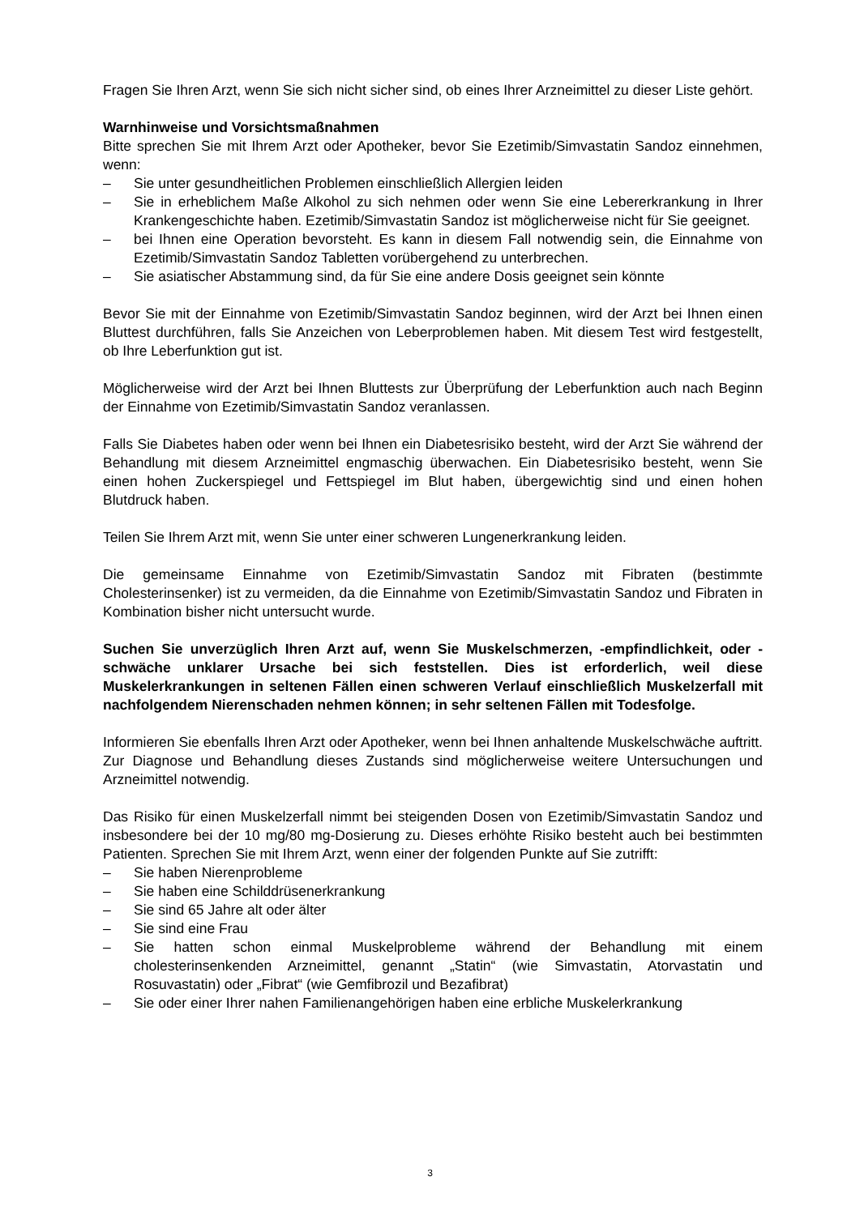Fragen Sie Ihren Arzt, wenn Sie sich nicht sicher sind, ob eines Ihrer Arzneimittel zu dieser Liste gehört.
Warnhinweise und Vorsichtsmaßnahmen
Bitte sprechen Sie mit Ihrem Arzt oder Apotheker, bevor Sie Ezetimib/Simvastatin Sandoz einnehmen, wenn:
– Sie unter gesundheitlichen Problemen einschließlich Allergien leiden
– Sie in erheblichem Maße Alkohol zu sich nehmen oder wenn Sie eine Lebererkrankung in Ihrer Krankengeschichte haben. Ezetimib/Simvastatin Sandoz ist möglicherweise nicht für Sie geeignet.
– bei Ihnen eine Operation bevorsteht. Es kann in diesem Fall notwendig sein, die Einnahme von Ezetimib/Simvastatin Sandoz Tabletten vorübergehend zu unterbrechen.
– Sie asiatischer Abstammung sind, da für Sie eine andere Dosis geeignet sein könnte
Bevor Sie mit der Einnahme von Ezetimib/Simvastatin Sandoz beginnen, wird der Arzt bei Ihnen einen Bluttest durchführen, falls Sie Anzeichen von Leberproblemen haben. Mit diesem Test wird festgestellt, ob Ihre Leberfunktion gut ist.
Möglicherweise wird der Arzt bei Ihnen Bluttests zur Überprüfung der Leberfunktion auch nach Beginn der Einnahme von Ezetimib/Simvastatin Sandoz veranlassen.
Falls Sie Diabetes haben oder wenn bei Ihnen ein Diabetesrisiko besteht, wird der Arzt Sie während der Behandlung mit diesem Arzneimittel engmaschig überwachen. Ein Diabetesrisiko besteht, wenn Sie einen hohen Zuckerspiegel und Fettspiegel im Blut haben, übergewichtig sind und einen hohen Blutdruck haben.
Teilen Sie Ihrem Arzt mit, wenn Sie unter einer schweren Lungenerkrankung leiden.
Die gemeinsame Einnahme von Ezetimib/Simvastatin Sandoz mit Fibraten (bestimmte Cholesterinsenker) ist zu vermeiden, da die Einnahme von Ezetimib/Simvastatin Sandoz und Fibraten in Kombination bisher nicht untersucht wurde.
Suchen Sie unverzüglich Ihren Arzt auf, wenn Sie Muskelschmerzen, -empfindlichkeit, oder -schwäche unklarer Ursache bei sich feststellen. Dies ist erforderlich, weil diese Muskelerkrankungen in seltenen Fällen einen schweren Verlauf einschließlich Muskelzerfall mit nachfolgendem Nierenschaden nehmen können; in sehr seltenen Fällen mit Todesfolge.
Informieren Sie ebenfalls Ihren Arzt oder Apotheker, wenn bei Ihnen anhaltende Muskelschwäche auftritt. Zur Diagnose und Behandlung dieses Zustands sind möglicherweise weitere Untersuchungen und Arzneimittel notwendig.
Das Risiko für einen Muskelzerfall nimmt bei steigenden Dosen von Ezetimib/Simvastatin Sandoz und insbesondere bei der 10 mg/80 mg-Dosierung zu. Dieses erhöhte Risiko besteht auch bei bestimmten Patienten. Sprechen Sie mit Ihrem Arzt, wenn einer der folgenden Punkte auf Sie zutrifft:
– Sie haben Nierenprobleme
– Sie haben eine Schilddrüsenerkrankung
– Sie sind 65 Jahre alt oder älter
– Sie sind eine Frau
– Sie hatten schon einmal Muskelprobleme während der Behandlung mit einem cholesterinsenkenden Arzneimittel, genannt „Statin“ (wie Simvastatin, Atorvastatin und Rosuvastatin) oder „Fibrat“ (wie Gemfibrozil und Bezafibrat)
– Sie oder einer Ihrer nahen Familienangehörigen haben eine erbliche Muskelerkrankung
3